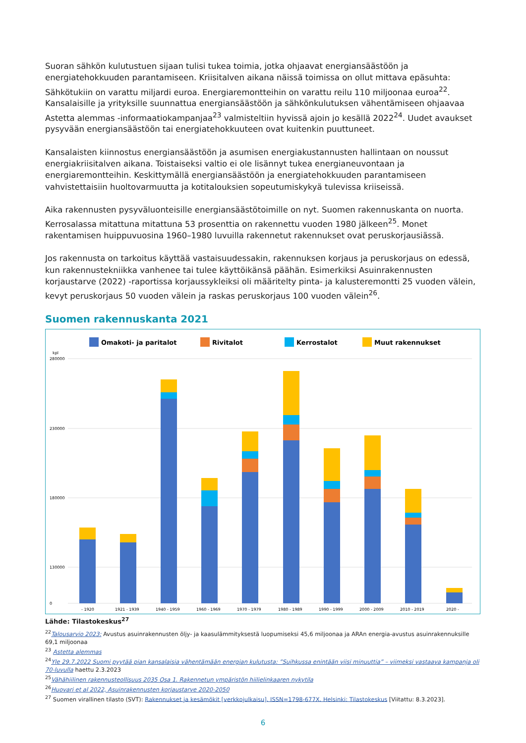Suoran sähkön kulutustuen sijaan tulisi tukea toimia, jotka ohjaavat energiansäästöön ja energiatehokkuuden parantamiseen. Kriisitalven aikana näissä toimissa on ollut mittava epäsuhta: Sähkötukiin on varattu miljardi euroa. Energiaremontteihin on varattu reilu 110 miljoonaa euroa<sup>22</sup>. Kansalaisille ja yrityksille suunnattua energiansäästöön ja sähkönkulutuksen vähentämiseen ohjaavaa Astetta alemmas -informaatiokampanjaa<sup>23</sup> valmisteltiin hyvissä ajoin jo kesällä 2022<sup>24</sup>. Uudet avaukset pysyvään energiansäästöön tai energiatehokkuuteen ovat kuitenkin puuttuneet.
Kansalaisten kiinnostus energiansäästöön ja asumisen energiakustannusten hallintaan on noussut energiakriisitalven aikana. Toistaiseksi valtio ei ole lisännyt tukea energianeuvontaan ja energiaremontteihin. Keskittymällä energiansäästöön ja energiatehokkuuden parantamiseen vahvistettaisiin huoltovarmuutta ja kotitalouksien sopeutumiskykyä tulevissa kriiseissä.
Aika rakennusten pysyväluonteisille energiansäästötoimille on nyt. Suomen rakennuskanta on nuorta. Kerrosalassa mitattuna mitattuna 53 prosenttia on rakennettu vuoden 1980 jälkeen<sup>25</sup>. Monet rakentamisen huippuvuosina 1960–1980 luvuilla rakennetut rakennukset ovat peruskorjausiässä.
Jos rakennusta on tarkoitus käyttää vastaisuudessakin, rakennuksen korjaus ja peruskorjaus on edessä, kun rakennustekniikka vanhenee tai tulee käyttöikänsä päähän. Esimerkiksi Asuinrakennusten korjaustarve (2022) -raportissa korjaussykleiksi oli määritelty pinta- ja kalusteremontti 25 vuoden välein, kevyt peruskorjaus 50 vuoden välein ja raskas peruskorjaus 100 vuoden välein<sup>26</sup>.
Suomen rakennuskanta 2021
Omakoti- ja paritalot
Rivitalot
Kerrostalot
Muut rakennukset
kpl
280000
230000
180000
130000
0
- 1920
1921 - 1939
1940 - 1959
1960 - 1969
1970 - 1979
1980 - 1989
1990 - 1999
2000 - 2009
2010 - 2019
2020 -
Lähde: Tilastokeskus<sup>27</sup>
<sup>22</sup> Talousarvio 2023: Avustus asuinrakennusten öljy- ja kaasulämmityksestä luopumiseksi 45,6 miljoonaa ja ARAn energia-avustus asuinrakennuksille 69,1 miljoonaa
<sup>23</sup> Astetta alemmas
<sup>24</sup> Yle 29.7.2022 Suomi pyytää pian kansalaisia vähentämään energian kulutusta: ”Suihkussa enintään viisi minuuttia” – viimeksi vastaava kampanja oli 70-luvulla haettu 2.3.2023
<sup>25</sup>Vähähiilinen rakennusteollisuus 2035 Osa 1. Rakennetun ympäristön hiilielinkaaren nykytila
<sup>26</sup> Huovari et al 2022, Asuinrakennusten korjaustarve 2020-2050
<sup>27</sup> Suomen virallinen tilasto (SVT): Rakennukset ja kesämökit [verkkojulkaisu]. ISSN=1798-677X. Helsinki: Tilastokeskus [Viitattu: 8.3.2023].
6